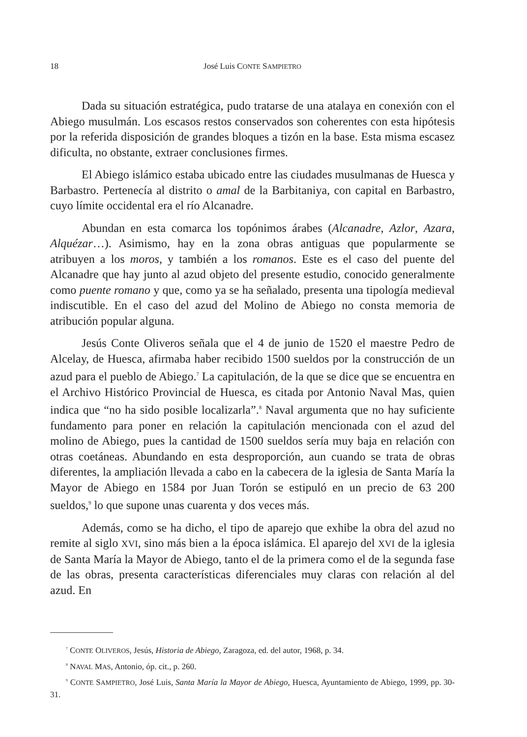18 José Luis CONTE SAMPIETRO
Dada su situación estratégica, pudo tratarse de una atalaya en conexión con el Abiego musulmán. Los escasos restos conservados son coherentes con esta hipótesis por la referida disposición de grandes bloques a tizón en la base. Esta misma escasez dificulta, no obstante, extraer conclusiones firmes.
El Abiego islámico estaba ubicado entre las ciudades musulmanas de Huesca y Barbastro. Pertenecía al distrito o amal de la Barbitaniya, con capital en Barbastro, cuyo límite occidental era el río Alcanadre.
Abundan en esta comarca los topónimos árabes (Alcanadre, Azlor, Azara, Alquézar…). Asimismo, hay en la zona obras antiguas que popularmente se atribuyen a los moros, y también a los romanos. Este es el caso del puente del Alcanadre que hay junto al azud objeto del presente estudio, conocido generalmente como puente romano y que, como ya se ha señalado, presenta una tipología medieval indiscutible. En el caso del azud del Molino de Abiego no consta memoria de atribución popular alguna.
Jesús Conte Oliveros señala que el 4 de junio de 1520 el maestre Pedro de Alcelay, de Huesca, afirmaba haber recibido 1500 sueldos por la construcción de un azud para el pueblo de Abiego.<sup>7</sup> La capitulación, de la que se dice que se encuentra en el Archivo Histórico Provincial de Huesca, es citada por Antonio Naval Mas, quien indica que “no ha sido posible localizarla”.<sup>8</sup> Naval argumenta que no hay suficiente fundamento para poner en relación la capitulación mencionada con el azud del molino de Abiego, pues la cantidad de 1500 sueldos sería muy baja en relación con otras coetáneas. Abundando en esta desproporción, aun cuando se trata de obras diferentes, la ampliación llevada a cabo en la cabecera de la iglesia de Santa María la Mayor de Abiego en 1584 por Juan Torón se estipuló en un precio de 63 200 sueldos,<sup>9</sup> lo que supone unas cuarenta y dos veces más.
Además, como se ha dicho, el tipo de aparejo que exhibe la obra del azud no remite al siglo XVI, sino más bien a la época islámica. El aparejo del XVI de la iglesia de Santa María la Mayor de Abiego, tanto el de la primera como el de la segunda fase de las obras, presenta características diferenciales muy claras con relación al del azud. En
<sup>7</sup> CONTE OLIVEROS, Jesús, Historia de Abiego, Zaragoza, ed. del autor, 1968, p. 34.
<sup>8</sup> NAVAL MAS, Antonio, óp. cit., p. 260.
<sup>9</sup> CONTE SAMPIETRO, José Luis, Santa María la Mayor de Abiego, Huesca, Ayuntamiento de Abiego, 1999, pp. 30-31.